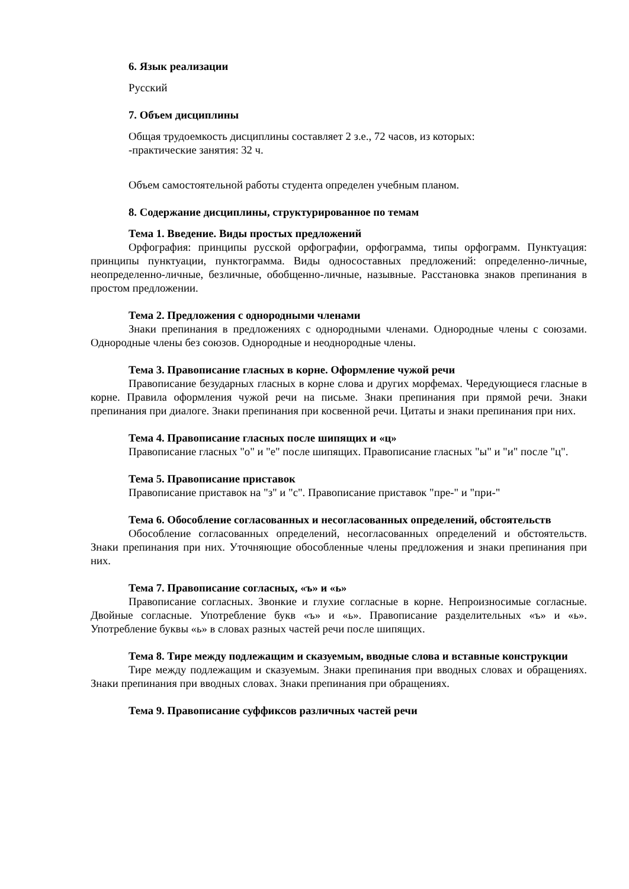6. Язык реализации
Русский
7. Объем дисциплины
Общая трудоемкость дисциплины составляет 2 з.е., 72 часов, из которых:
-практические занятия: 32 ч.
Объем самостоятельной работы студента определен учебным планом.
8. Содержание дисциплины, структурированное по темам
Тема 1. Введение. Виды простых предложений
Орфография: принципы русской орфографии, орфограмма, типы орфограмм. Пунктуация: принципы пунктуации, пунктограмма. Виды односоставных предложений: определенно-личные, неопределенно-личные, безличные, обобщенно-личные, назывные. Расстановка знаков препинания в простом предложении.
Тема 2. Предложения с однородными членами
Знаки препинания в предложениях с однородными членами. Однородные члены с союзами. Однородные члены без союзов. Однородные и неоднородные члены.
Тема 3. Правописание гласных в корне. Оформление чужой речи
Правописание безударных гласных в корне слова и других морфемах. Чередующиеся гласные в корне. Правила оформления чужой речи на письме. Знаки препинания при прямой речи. Знаки препинания при диалоге. Знаки препинания при косвенной речи. Цитаты и знаки препинания при них.
Тема 4. Правописание гласных после шипящих и «ц»
Правописание гласных "о" и "е" после шипящих. Правописание гласных "ы" и "и" после "ц".
Тема 5. Правописание приставок
Правописание приставок на "з" и "с". Правописание приставок "пре-" и "при-"
Тема 6. Обособление согласованных и несогласованных определений, обстоятельств
Обособление согласованных определений, несогласованных определений и обстоятельств. Знаки препинания при них. Уточняющие обособленные члены предложения и знаки препинания при них.
Тема 7. Правописание согласных, «ъ» и «ь»
Правописание согласных. Звонкие и глухие согласные в корне. Непроизносимые согласные. Двойные согласные. Употребление букв «ъ» и «ь». Правописание разделительных «ъ» и «ь». Употребление буквы «ь» в словах разных частей речи после шипящих.
Тема 8. Тире между подлежащим и сказуемым, вводные слова и вставные конструкции
Тире между подлежащим и сказуемым. Знаки препинания при вводных словах и обращениях. Знаки препинания при вводных словах. Знаки препинания при обращениях.
Тема 9. Правописание суффиксов различных частей речи